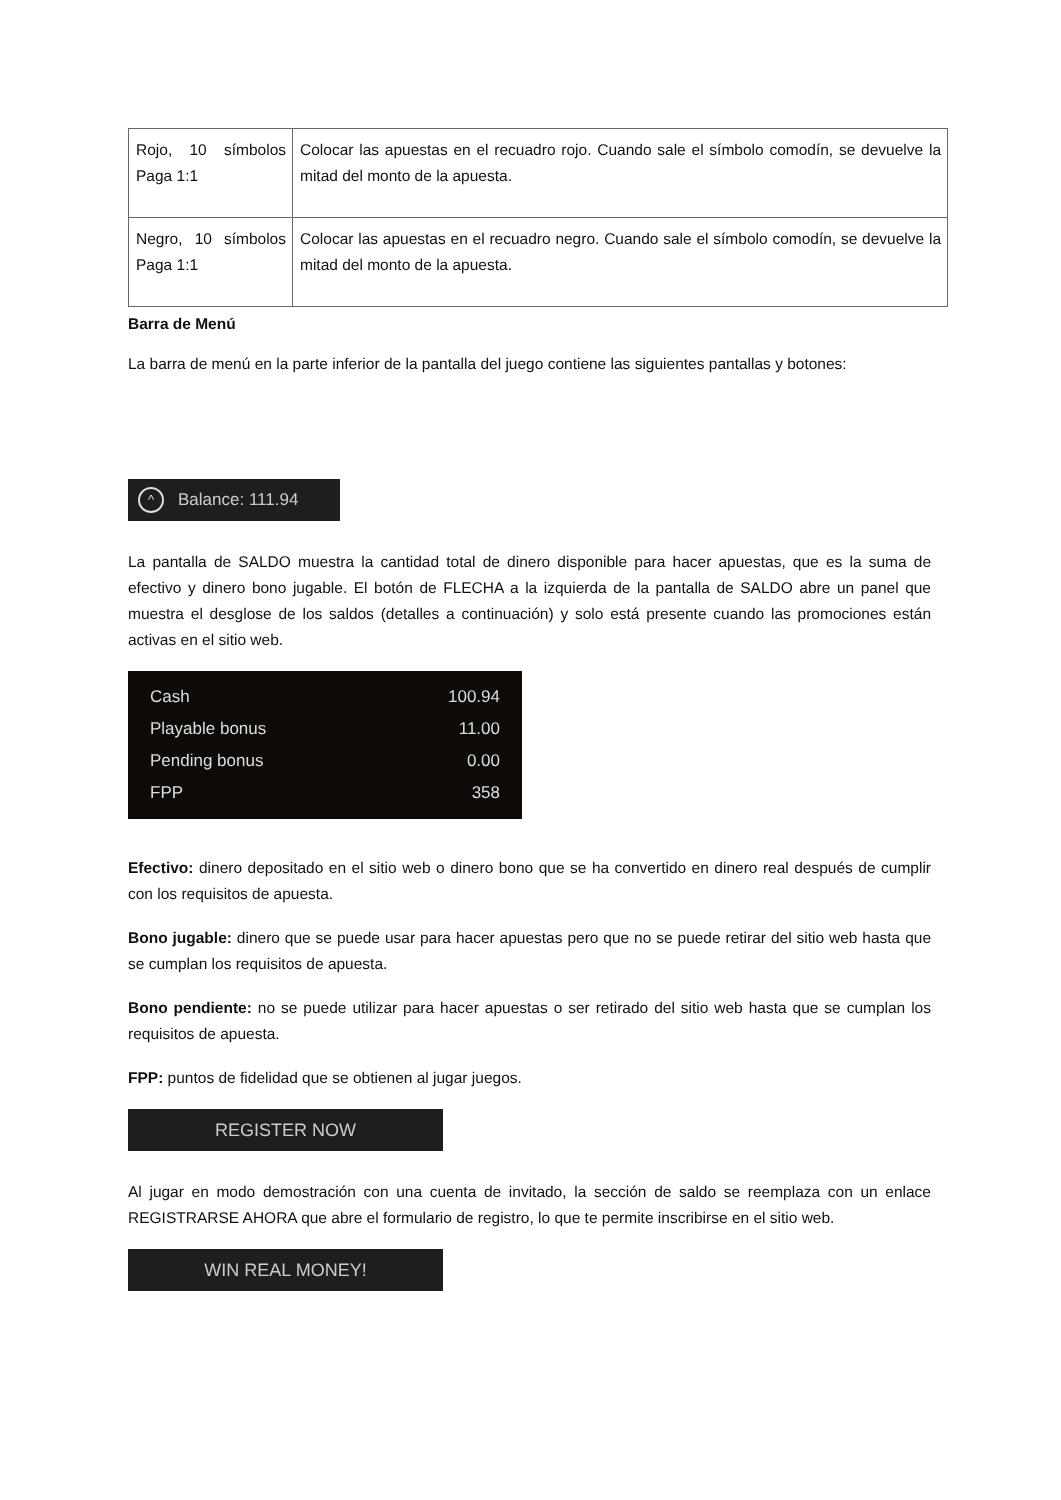| Rojo, 10 símbolos Paga 1:1 | Colocar las apuestas en el recuadro rojo. Cuando sale el símbolo comodín, se devuelve la mitad del monto de la apuesta. |
| Negro, 10 símbolos Paga 1:1 | Colocar las apuestas en el recuadro negro. Cuando sale el símbolo comodín, se devuelve la mitad del monto de la apuesta. |
Barra de Menú
La barra de menú en la parte inferior de la pantalla del juego contiene las siguientes pantallas y botones:
^ Balance: 111.94
La pantalla de SALDO muestra la cantidad total de dinero disponible para hacer apuestas, que es la suma de efectivo y dinero bono jugable. El botón de FLECHA a la izquierda de la pantalla de SALDO abre un panel que muestra el desglose de los saldos (detalles a continuación) y solo está presente cuando las promociones están activas en el sitio web.
Cash 100.94
Playable bonus 11.00
Pending bonus 0.00
FPP 358
Efectivo: dinero depositado en el sitio web o dinero bono que se ha convertido en dinero real después de cumplir con los requisitos de apuesta.
Bono jugable: dinero que se puede usar para hacer apuestas pero que no se puede retirar del sitio web hasta que se cumplan los requisitos de apuesta.
Bono pendiente: no se puede utilizar para hacer apuestas o ser retirado del sitio web hasta que se cumplan los requisitos de apuesta.
FPP: puntos de fidelidad que se obtienen al jugar juegos.
REGISTER NOW
Al jugar en modo demostración con una cuenta de invitado, la sección de saldo se reemplaza con un enlace REGISTRARSE AHORA que abre el formulario de registro, lo que te permite inscribirse en el sitio web.
WIN REAL MONEY!